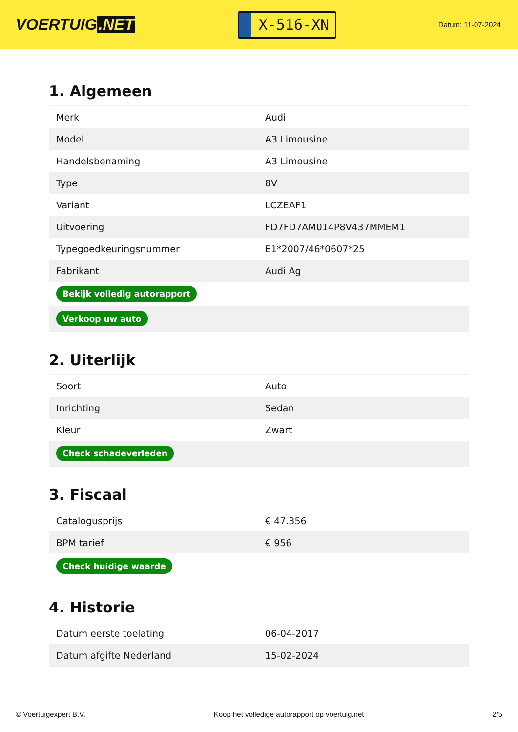VOERTUIG.NET
X-516-XN
Datum: 11-07-2024
1. Algemeen
| Merk | Audi |
| Model | A3 Limousine |
| Handelsbenaming | A3 Limousine |
| Type | 8V |
| Variant | LCZEAF1 |
| Uitvoering | FD7FD7AM014P8V437MMEM1 |
| Typegoedkeuringsnummer | E1*2007/46*0607*25 |
| Fabrikant | Audi Ag |
| Bekijk volledig autorapport | |
| Verkoop uw auto | |
2. Uiterlijk
| Soort | Auto |
| Inrichting | Sedan |
| Kleur | Zwart |
| Check schadeverleden | |
3. Fiscaal
| Catalogusprijs | € 47.356 |
| BPM tarief | € 956 |
| Check huidige waarde | |
4. Historie
| Datum eerste toelating | 06-04-2017 |
| Datum afgifte Nederland | 15-02-2024 |
© Voertuigexpert B.V. Koop het volledige autorapport op voertuig.net 2/5